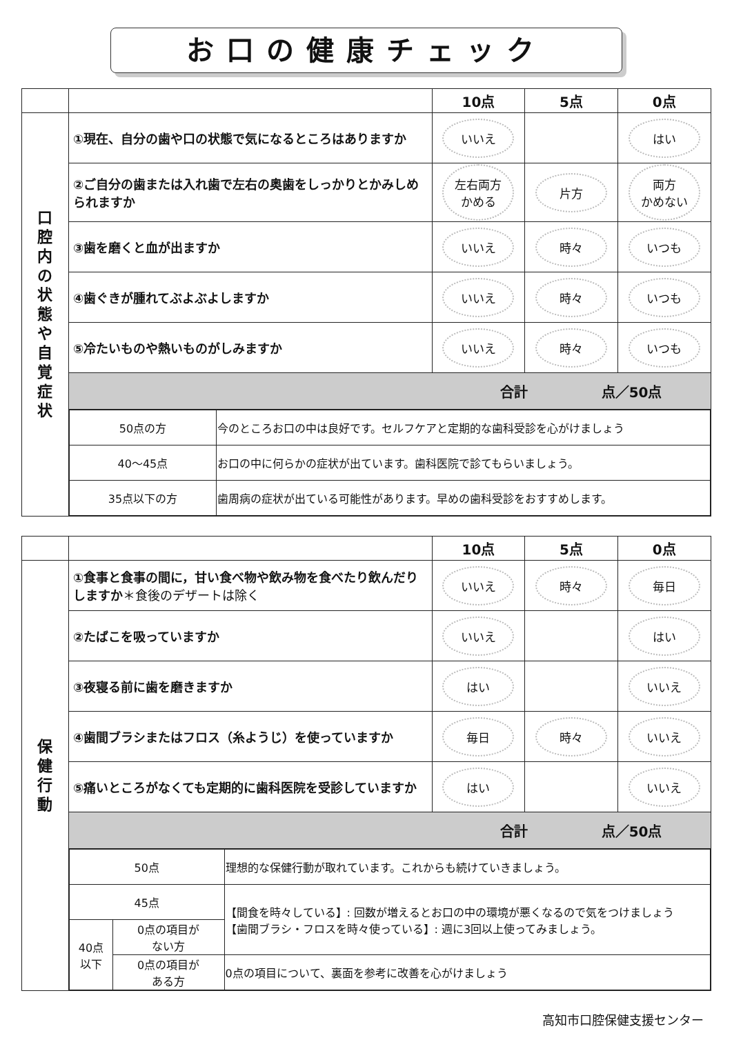お口の健康チェック
| | | 10点 | 5点 | 0点 |
| --- | --- | --- | --- | --- |
| 口 腔 内 の 状 態 や 自 覚 症 状 | ①現在、自分の歯や口の状態で気になるところはありますか | いいえ | | はい |
| | ②ご自分の歯または入れ歯で左右の奥歯をしっかりとかみしめられますか | 左右両方 かめる | 片方 | 両方 かめない |
| | ③歯を磨くと血が出ますか | いいえ | 時々 | いつも |
| | ④歯ぐきが腫れてぶよぶよしますか | いいえ | 時々 | いつも |
| | ⑤冷たいものや熱いものがしみますか | いいえ | 時々 | いつも |
| | 合計 点／50点 | | | |
| | / 50点の方 / 今のところお口の中は良好です。セルフケアと定期的な歯科受診を心がけましょう / / 40〜45点 / お口の中に何らかの症状が出ています。歯科医院で診てもらいましょう。 / / 35点以下の方 / 歯周病の症状が出ている可能性があります。早めの歯科受診をおすすめします。 / | | | |
| | | 10点 | 5点 | 0点 |
| --- | --- | --- | --- | --- |
| 保 健 行 動 | ①食事と食事の間に，甘い食べ物や飲み物を食べたり飲んだりしますか ＊食後のデザートは除く | いいえ | 時々 | 毎日 |
| | ②たばこを吸っていますか | いいえ | | はい |
| | ③夜寝る前に歯を磨きますか | はい | | いいえ |
| | ④歯間ブラシまたはフロス（糸ようじ）を使っていますか | 毎日 | 時々 | いいえ |
| | ⑤痛いところがなくても定期的に歯科医院を受診していますか | はい | | いいえ |
| | 合計 点／50点 | | | |
| | / 50点 / / 理想的な保健行動が取れています。これからも続けていきましょう。 / / 45点 / / 【間食を時々している】: 回数が増えるとお口の中の環境が悪くなるので気をつけましょう 【歯間ブラシ・フロスを時々使っている】: 週に3回以上使ってみましょう。 / / 40点 以下 / 0点の項目が ない方 / / / / 0点の項目が ある方 / 0点の項目について、裏面を参考に改善を心がけましょう / | | | |
高知市口腔保健支援センター